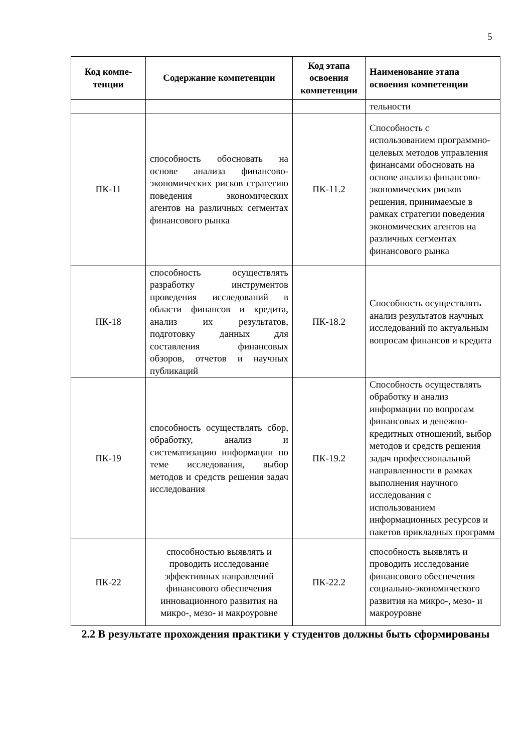5
| Код компе- тенции | Содержание компетенции | Код этапа освоения компетенции | Наименование этапа освоения компетенции |
| --- | --- | --- | --- |
| | | | тельности |
| ПК-11 | способность обосновать на основе анализа финансово-экономических рисков стратегию поведения экономических агентов на различных сегментах финансового рынка | ПК-11.2 | Способность с использованием программно-целевых методов управления финансами обосновать на основе анализа финансово-экономических рисков решения, принимаемые в рамках стратегии поведения экономических агентов на различных сегментах финансового рынка |
| ПК-18 | способность осуществлять разработку инструментов проведения исследований в области финансов и кредита, анализ их результатов, подготовку данных для составления финансовых обзоров, отчетов и научных публикаций | ПК-18.2 | Способность осуществлять анализ результатов научных исследований по актуальным вопросам финансов и кредита |
| ПК-19 | способность осуществлять сбор, обработку, анализ и систематизацию информации по теме исследования, выбор методов и средств решения задач исследования | ПК-19.2 | Способность осуществлять обработку и анализ информации по вопросам финансовых и денежно-кредитных отношений, выбор методов и средств решения задач профессиональной направленности в рамках выполнения научного исследования с использованием информационных ресурсов и пакетов прикладных программ |
| ПК-22 | способностью выявлять и проводить исследование эффективных направлений финансового обеспечения инновационного развития на микро-, мезо- и макроуровне | ПК-22.2 | способность выявлять и проводить исследование финансового обеспечения социально-экономического развития на микро-, мезо- и макроуровне |
2.2 В результате прохождения практики у студентов должны быть сформированы